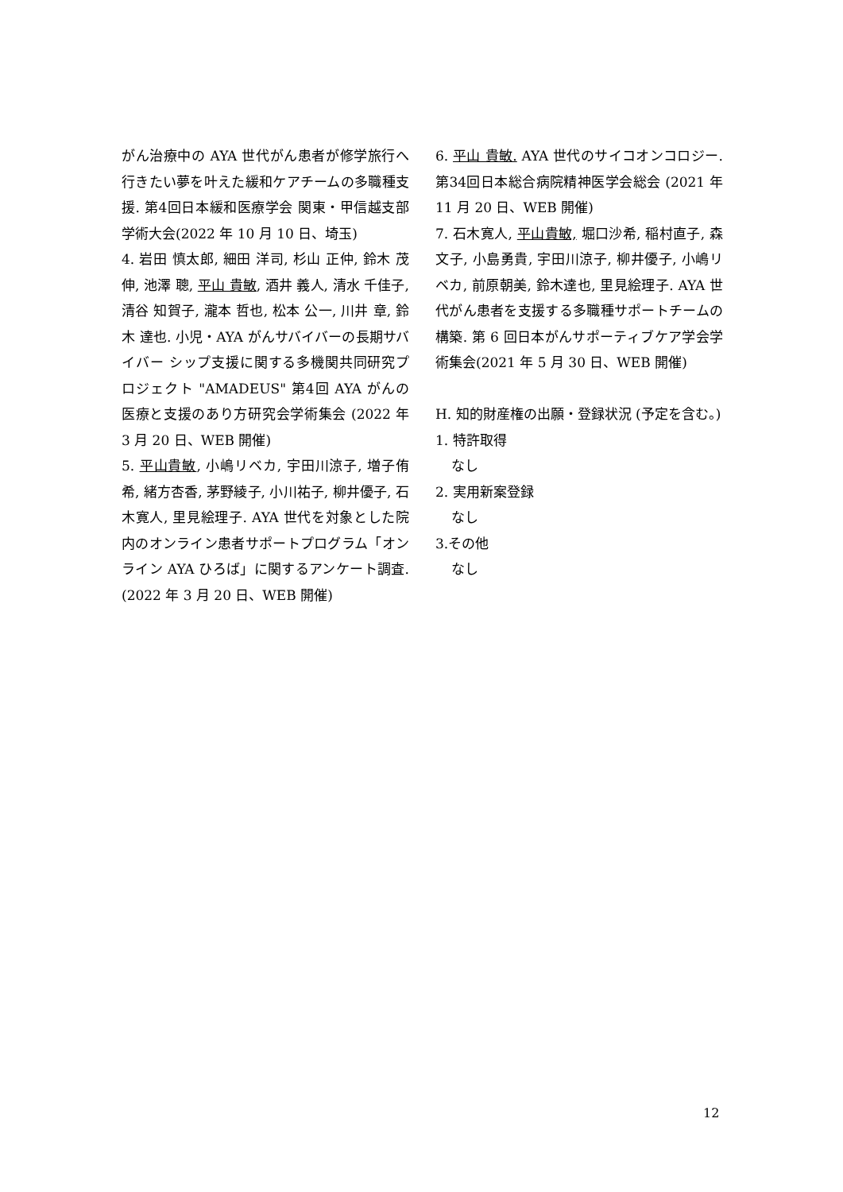がん治療中の AYA 世代がん患者が修学旅行へ行きたい夢を叶えた緩和ケアチームの多職種支援. 第4回日本緩和医療学会 関東・甲信越支部学術大会(2022 年 10 月 10 日、埼玉)
4. 岩田 慎太郎, 細田 洋司, 杉山 正仲, 鈴木 茂伸, 池澤 聰, 平山 貴敏, 酒井 義人, 清水 千佳子, 清谷 知賀子, 瀧本 哲也, 松本 公一, 川井 章, 鈴木 達也. 小児・AYA がんサバイバーの長期サバイバー シップ支援に関する多機関共同研究プロジェクト "AMADEUS" 第4回 AYA がんの医療と支援のあり方研究会学術集会 (2022 年 3 月 20 日、WEB 開催)
5. 平山貴敏, 小嶋リベカ, 宇田川涼子, 増子侑希, 緒方杏香, 茅野綾子, 小川祐子, 柳井優子, 石木寛人, 里見絵理子. AYA 世代を対象とした院内のオンライン患者サポートプログラム「オンライン AYA ひろば」に関するアンケート調査. (2022 年 3 月 20 日、WEB 開催)
6. 平山 貴敏. AYA 世代のサイコオンコロジー. 第34回日本総合病院精神医学会総会 (2021 年 11 月 20 日、WEB 開催)
7. 石木寛人, 平山貴敏, 堀口沙希, 稲村直子, 森文子, 小島勇貴, 宇田川涼子, 柳井優子, 小嶋リベカ, 前原朝美, 鈴木達也, 里見絵理子. AYA 世代がん患者を支援する多職種サポートチームの構築. 第 6 回日本がんサポーティブケア学会学術集会(2021 年 5 月 30 日、WEB 開催)
H. 知的財産権の出願・登録状況 (予定を含む。)
1. 特許取得
なし
2. 実用新案登録
なし
3.その他
なし
12